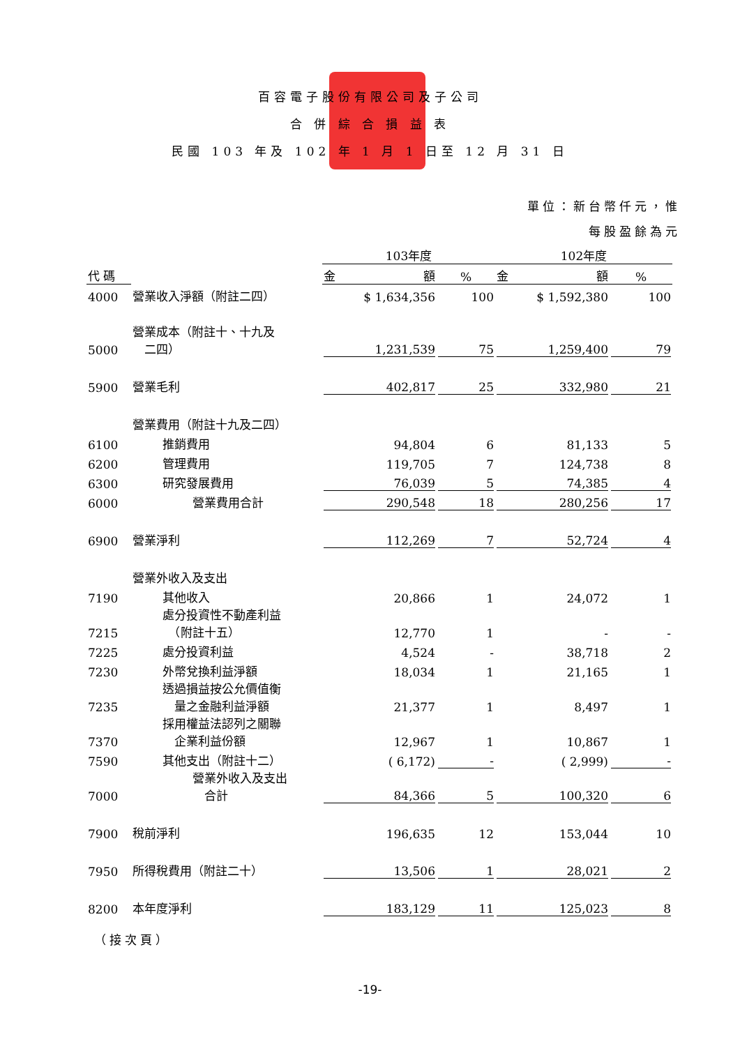百容電子股份有限公司及子公司
合 併 綜 合 損 益 表
民國 103 年及 102 年 1 月 1 日至 12 月 31 日
單位：新台幣仟元，惟
每股盈餘為元
| | | 103年度 | | 102年度 | |
| 代 碼 | | 金 額 | % | 金 額 | % |
| 4000 | 營業收入淨額（附註二四） | $ 1,634,356 | 100 | $ 1,592,380 | 100 |
| 5000 | 營業成本（附註十、十九及 二四） | 1,231,539 | 75 | 1,259,400 | 79 |
| 5900 | 營業毛利 | 402,817 | 25 | 332,980 | 21 |
| | 營業費用（附註十九及二四） | | | | |
| 6100 | 推銷費用 | 94,804 | 6 | 81,133 | 5 |
| 6200 | 管理費用 | 119,705 | 7 | 124,738 | 8 |
| 6300 | 研究發展費用 | 76,039 | 5 | 74,385 | 4 |
| 6000 | 營業費用合計 | 290,548 | 18 | 280,256 | 17 |
| 6900 | 營業淨利 | 112,269 | 7 | 52,724 | 4 |
| | 營業外收入及支出 | | | | |
| 7190 | 其他收入 | 20,866 | 1 | 24,072 | 1 |
| 7215 | 處分投資性不動產利益 （附註十五） | 12,770 | 1 | - | - |
| 7225 | 處分投資利益 | 4,524 | - | 38,718 | 2 |
| 7230 | 外幣兌換利益淨額 | 18,034 | 1 | 21,165 | 1 |
| 7235 | 透過損益按公允價值衡 量之金融利益淨額 | 21,377 | 1 | 8,497 | 1 |
| 7370 | 採用權益法認列之關聯 企業利益份額 | 12,967 | 1 | 10,867 | 1 |
| 7590 | 其他支出（附註十二） | ( 6,172) | - | ( 2,999) | - |
| 7000 | 營業外收入及支出 合計 | 84,366 | 5 | 100,320 | 6 |
| 7900 | 稅前淨利 | 196,635 | 12 | 153,044 | 10 |
| 7950 | 所得稅費用（附註二十） | 13,506 | 1 | 28,021 | 2 |
| 8200 | 本年度淨利 | 183,129 | 11 | 125,023 | 8 |
（接次頁）
-19-